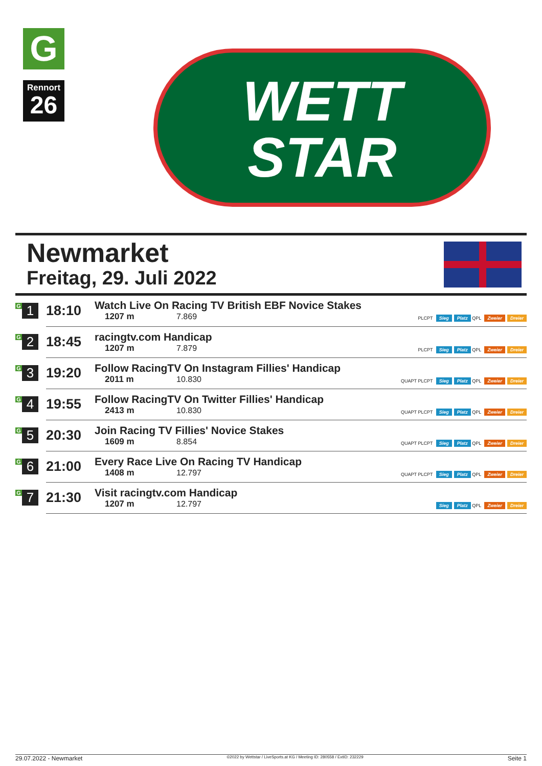G
Rennort
26
WETT
STAR
Newmarket
Freitag, 29. Juli 2022
| G 1 | 18:10 | Watch Live On Racing TV British EBF Novice Stakes 1207 m 7.869 | PLCPT Sieg Platz QPL Zweier Dreier |
| G 2 | 18:45 | racingtv.com Handicap 1207 m 7.879 | PLCPT Sieg Platz QPL Zweier Dreier |
| G 3 | 19:20 | Follow RacingTV On Instagram Fillies' Handicap 2011 m 10.830 | QUAPT PLCPT Sieg Platz QPL Zweier Dreier |
| G 4 | 19:55 | Follow RacingTV On Twitter Fillies' Handicap 2413 m 10.830 | QUAPT PLCPT Sieg Platz QPL Zweier Dreier |
| G 5 | 20:30 | Join Racing TV Fillies' Novice Stakes 1609 m 8.854 | QUAPT PLCPT Sieg Platz QPL Zweier Dreier |
| G 6 | 21:00 | Every Race Live On Racing TV Handicap 1408 m 12.797 | QUAPT PLCPT Sieg Platz QPL Zweier Dreier |
| G 7 | 21:30 | Visit racingtv.com Handicap 1207 m 12.797 | Sieg Platz QPL Zweier Dreier |
29.07.2022 - Newmarket ©2022 by Wettstar / LiveSports.at KG / Meeting ID: 280558 / ExtID: 232229 Seite 1